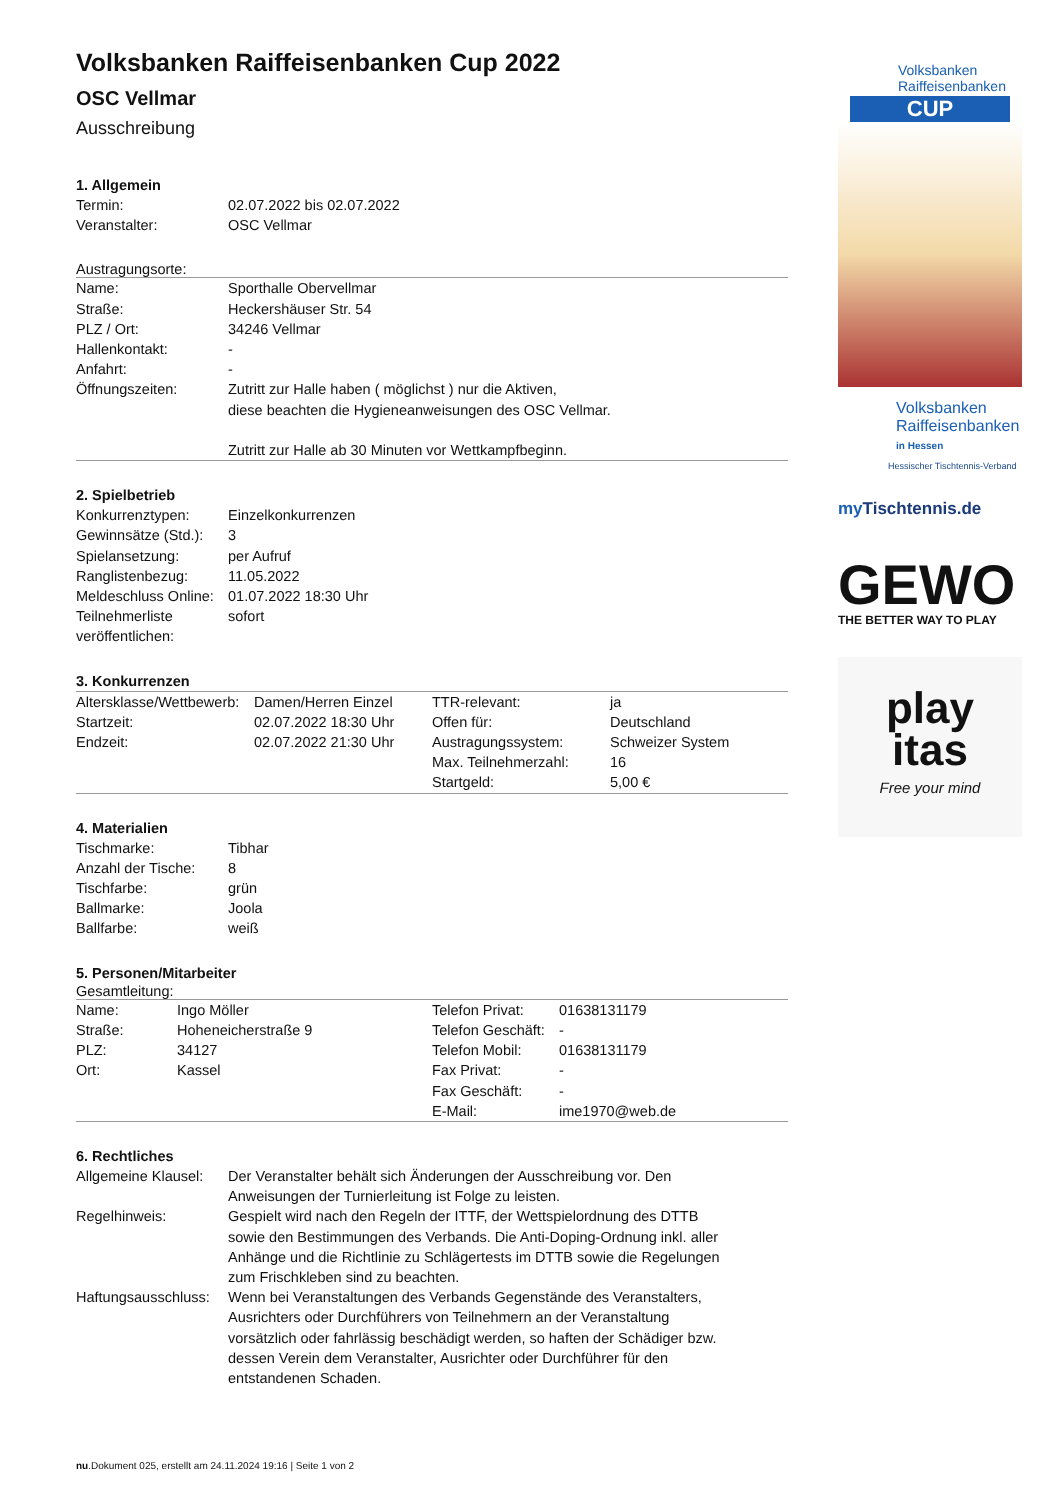Volksbanken Raiffeisenbanken Cup 2022
OSC Vellmar
Ausschreibung
1. Allgemein
| Termin: | 02.07.2022 bis 02.07.2022 |
| Veranstalter: | OSC Vellmar |
Austragungsorte:
| Name: | Sporthalle Obervellmar |
| Straße: | Heckershäuser Str. 54 |
| PLZ / Ort: | 34246 Vellmar |
| Hallenkontakt: | - |
| Anfahrt: | - |
| Öffnungszeiten: | Zutritt zur Halle haben ( möglichst ) nur die Aktiven, diese beachten die Hygieneanweisungen des OSC Vellmar. Zutritt zur Halle ab 30 Minuten vor Wettkampfbeginn. |
2. Spielbetrieb
| Konkurrenztypen: | Einzelkonkurrenzen |
| Gewinnsätze (Std.): | 3 |
| Spielansetzung: | per Aufruf |
| Ranglistenbezug: | 11.05.2022 |
| Meldeschluss Online: | 01.07.2022 18:30 Uhr |
| Teilnehmerliste veröffentlichen: | sofort |
3. Konkurrenzen
| Altersklasse/Wettbewerb: | Damen/Herren Einzel | TTR-relevant: | ja |
| Startzeit: | 02.07.2022 18:30 Uhr | Offen für: | Deutschland |
| Endzeit: | 02.07.2022 21:30 Uhr | Austragungssystem: | Schweizer System |
| | | Max. Teilnehmerzahl: | 16 |
| | | Startgeld: | 5,00 € |
4. Materialien
| Tischmarke: | Tibhar |
| Anzahl der Tische: | 8 |
| Tischfarbe: | grün |
| Ballmarke: | Joola |
| Ballfarbe: | weiß |
5. Personen/Mitarbeiter
Gesamtleitung:
| Name: | Ingo Möller | Telefon Privat: | 01638131179 |
| Straße: | Hoheneicherstraße 9 | Telefon Geschäft: | - |
| PLZ: | 34127 | Telefon Mobil: | 01638131179 |
| Ort: | Kassel | Fax Privat: | - |
| | | Fax Geschäft: | - |
| | | E-Mail: | ime1970@web.de |
6. Rechtliches
| Allgemeine Klausel: | Der Veranstalter behält sich Änderungen der Ausschreibung vor. Den Anweisungen der Turnierleitung ist Folge zu leisten. |
| Regelhinweis: | Gespielt wird nach den Regeln der ITTF, der Wettspielordnung des DTTB sowie den Bestimmungen des Verbands. Die Anti-Doping-Ordnung inkl. aller Anhänge und die Richtlinie zu Schlägertests im DTTB sowie die Regelungen zum Frischkleben sind zu beachten. |
| Haftungsausschluss: | Wenn bei Veranstaltungen des Verbands Gegenstände des Veranstalters, Ausrichters oder Durchführers von Teilnehmern an der Veranstaltung vorsätzlich oder fahrlässig beschädigt werden, so haften der Schädiger bzw. dessen Verein dem Veranstalter, Ausrichter oder Durchführer für den entstandenen Schaden. |
Volksbanken
Raiffeisenbanken
CUP
Volksbanken
Raiffeisenbanken
in Hessen
Hessischer Tischtennis-Verband
my Tischtennis.de
GEWO
THE BETTER WAY TO PLAY
play
itas
Free your mind
nu.Dokument 025, erstellt am 24.11.2024 19:16 | Seite 1 von 2